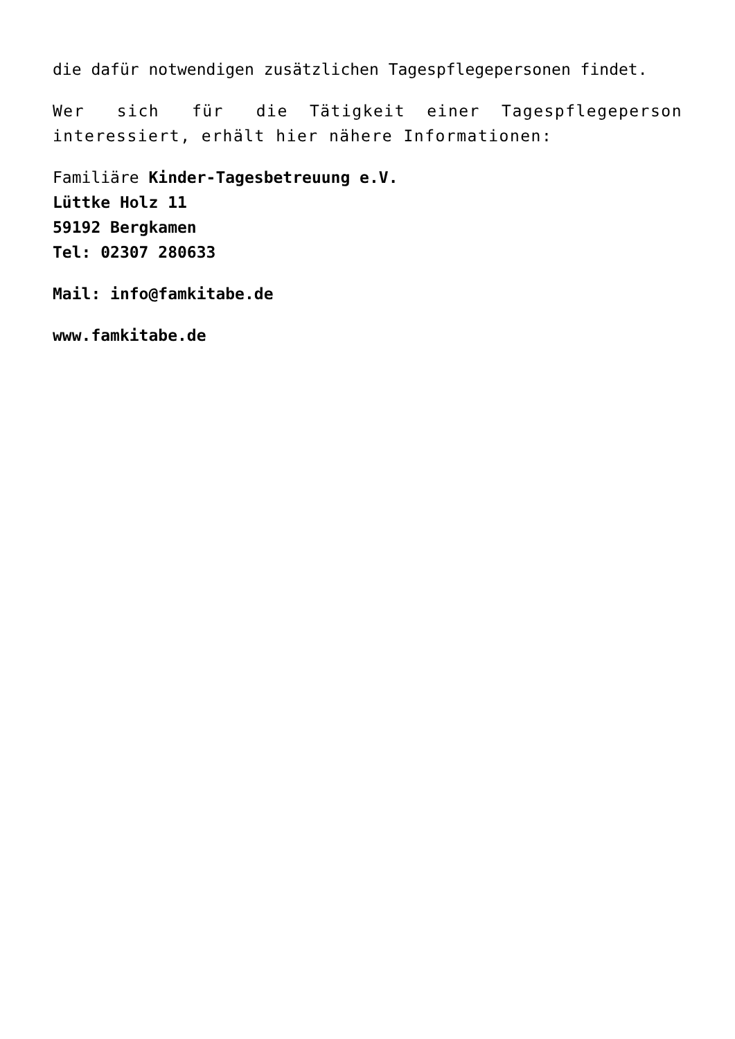die dafür notwendigen zusätzlichen Tagespflegepersonen findet.
Wer sich für die Tätigkeit einer Tagespflegeperson interessiert, erhält hier nähere Informationen:
Familiäre Kinder-Tagesbetreuung e.V.
Lüttke Holz 11
59192 Bergkamen
Tel: 02307 280633
Mail: info@famkitabe.de
www.famkitabe.de